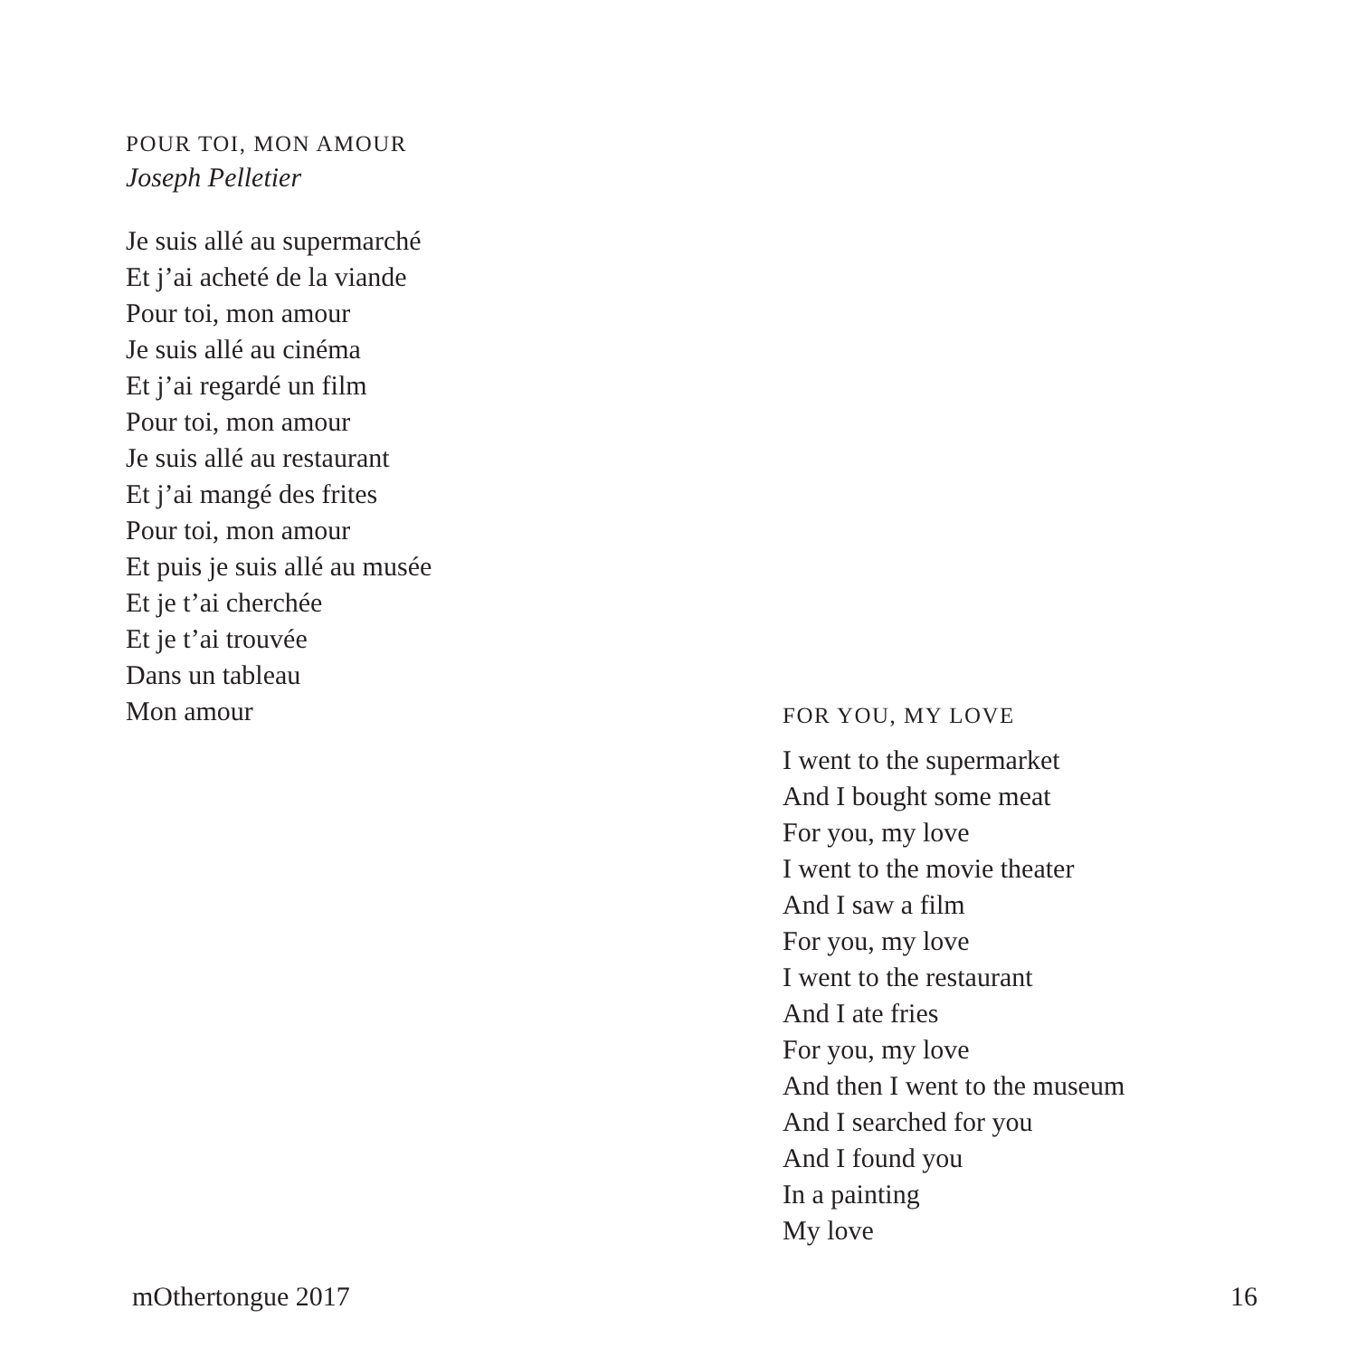POUR TOI, MON AMOUR
Joseph Pelletier
Je suis allé au supermarché
Et j’ai acheté de la viande
Pour toi, mon amour
Je suis allé au cinéma
Et j’ai regardé un film
Pour toi, mon amour
Je suis allé au restaurant
Et j’ai mangé des frites
Pour toi, mon amour
Et puis je suis allé au musée
Et je t’ai cherchée
Et je t’ai trouvée
Dans un tableau
Mon amour
FOR YOU, MY LOVE
I went to the supermarket
And I bought some meat
For you, my love
I went to the movie theater
And I saw a film
For you, my love
I went to the restaurant
And I ate fries
For you, my love
And then I went to the museum
And I searched for you
And I found you
In a painting
My love
mOthertongue 2017 16